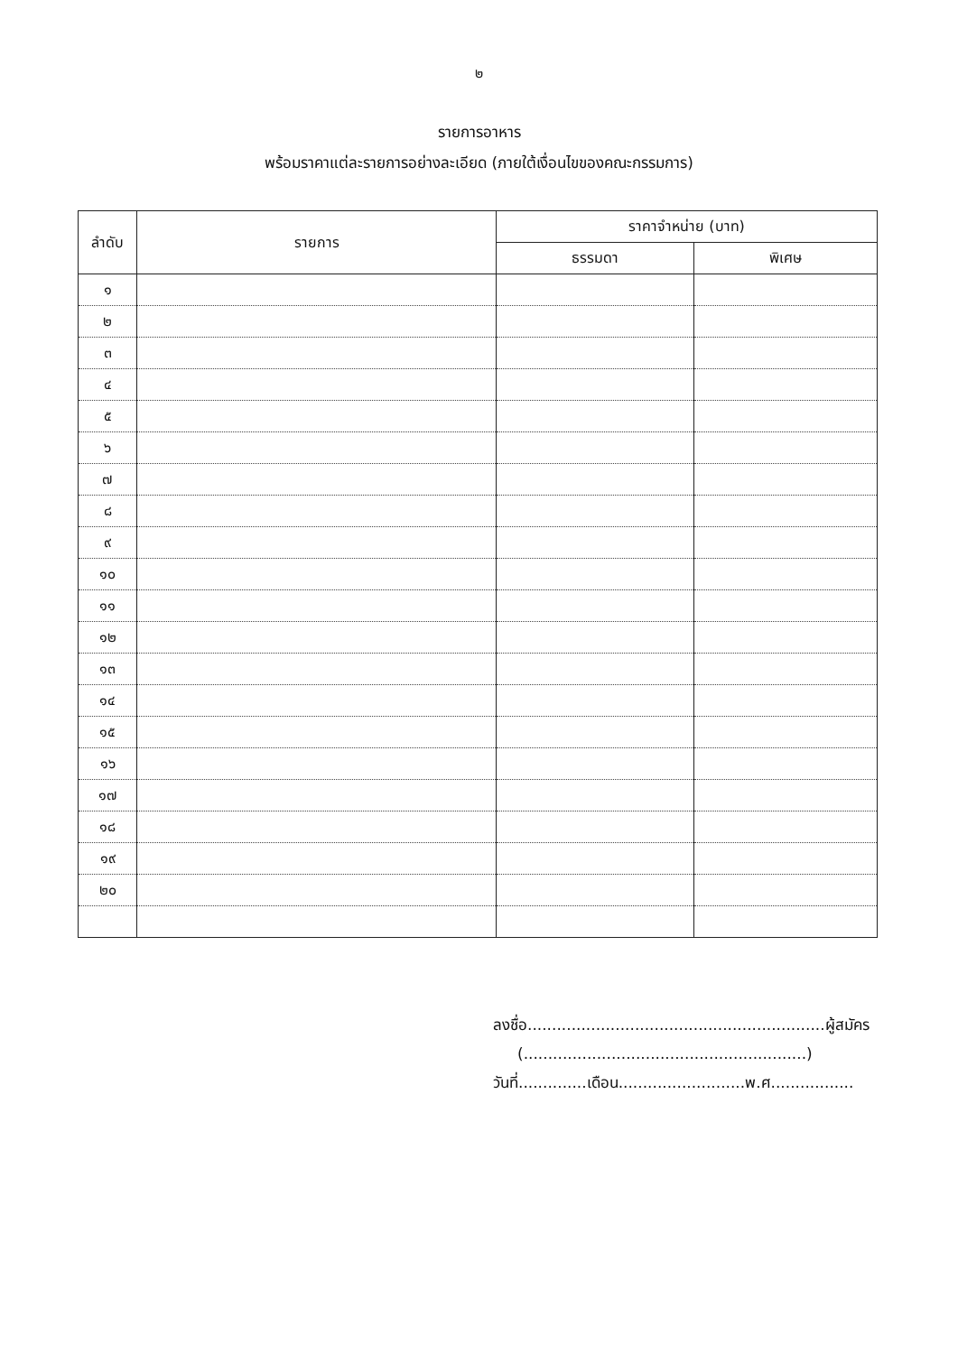๒
รายการอาหาร
พร้อมราคาแต่ละรายการอย่างละเอียด (ภายใต้เงื่อนไขของคณะกรรมการ)
| ลำดับ | รายการ | ราคาจำหน่าย (บาท) | |
| --- | --- | --- | --- |
| | | ธรรมดา | พิเศษ |
| ๑ | | | |
| ๒ | | | |
| ๓ | | | |
| ๔ | | | |
| ๕ | | | |
| ๖ | | | |
| ๗ | | | |
| ๘ | | | |
| ๙ | | | |
| ๑๐ | | | |
| ๑๑ | | | |
| ๑๒ | | | |
| ๑๓ | | | |
| ๑๔ | | | |
| ๑๕ | | | |
| ๑๖ | | | |
| ๑๗ | | | |
| ๑๘ | | | |
| ๑๙ | | | |
| ๒๐ | | | |
ลงชื่อ.............................................................ผู้สมัคร
(..........................................................)
วันที่..............เดือน..........................พ.ศ.................